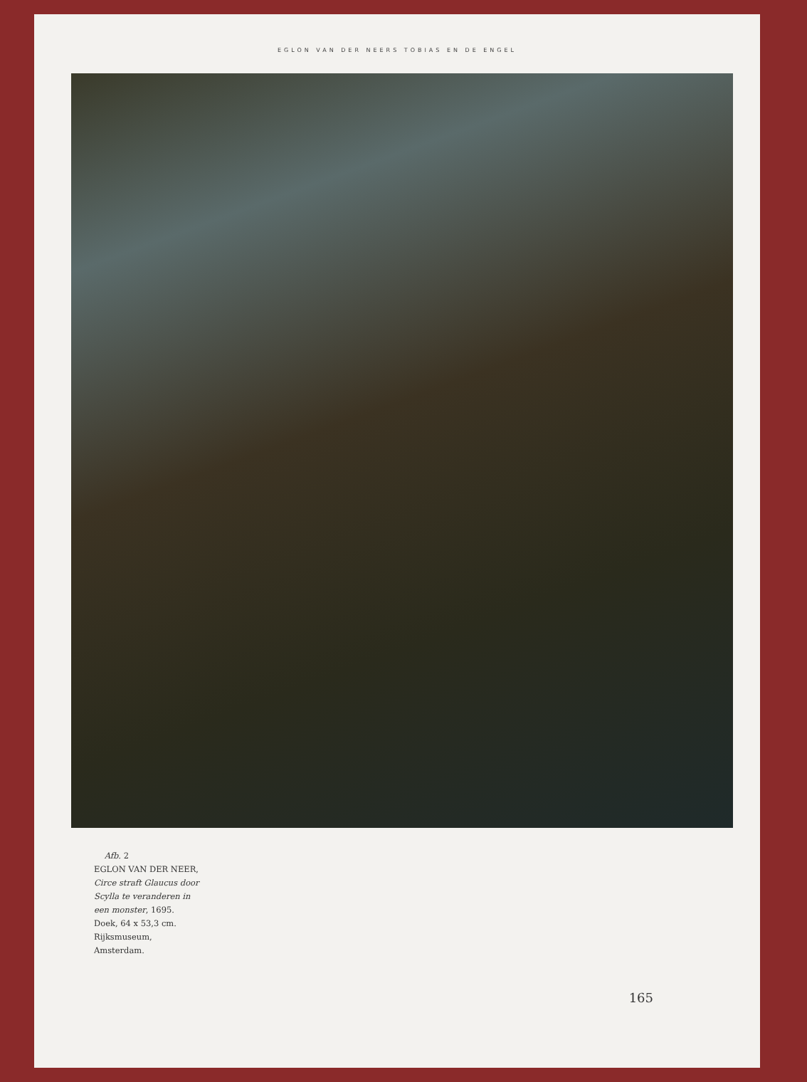EGLON VAN DER NEERS TOBIAS EN DE ENGEL
Afb. 2
EGLON VAN DER NEER, Circe straft Glaucus door Scylla te veranderen in een monster, 1695. Doek, 64 x 53,3 cm. Rijksmuseum, Amsterdam.
165